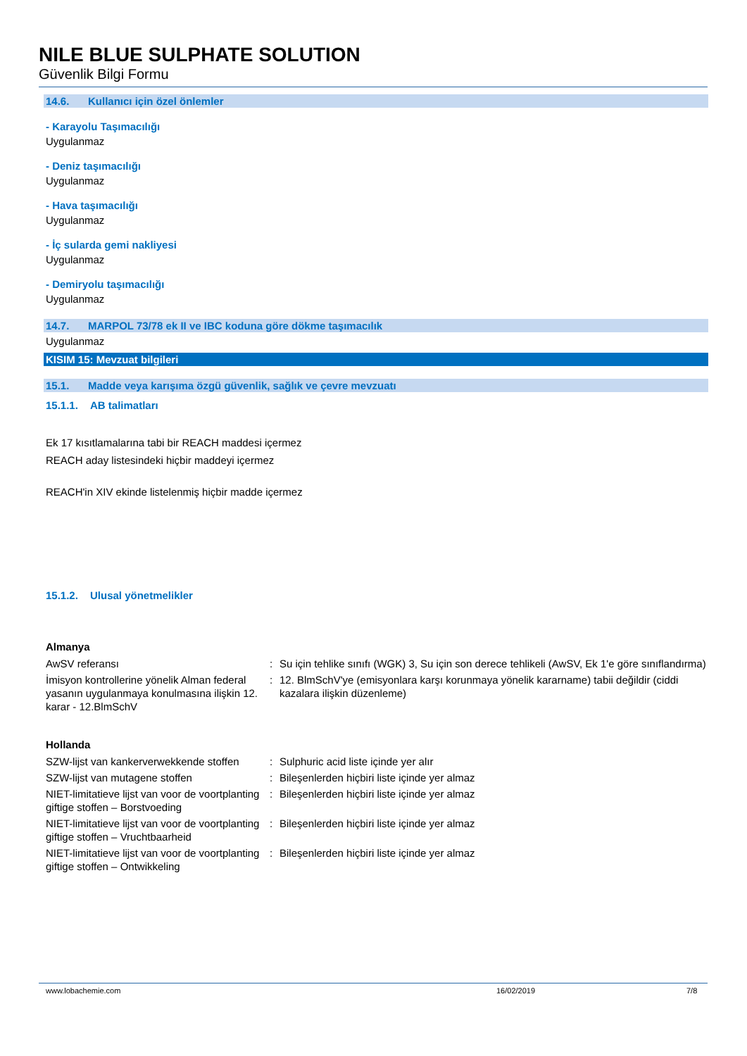NILE BLUE SULPHATE SOLUTION
Güvenlik Bilgi Formu
14.6. Kullanıcı için özel önlemler
- Karayolu Taşımacılığı
Uygulanmaz
- Deniz taşımacılığı
Uygulanmaz
- Hava taşımacılığı
Uygulanmaz
- İç sularda gemi nakliyesi
Uygulanmaz
- Demiryolu taşımacılığı
Uygulanmaz
14.7. MARPOL 73/78 ek II ve IBC koduna göre dökme taşımacılık
Uygulanmaz
KISIM 15: Mevzuat bilgileri
15.1. Madde veya karışıma özgü güvenlik, sağlık ve çevre mevzuatı
15.1.1. AB talimatları
Ek 17 kısıtlamalarına tabi bir REACH maddesi içermez
REACH aday listesindeki hiçbir maddeyi içermez
REACH'in XIV ekinde listelenmiş hiçbir madde içermez
15.1.2. Ulusal yönetmelikler
Almanya
| AwSV referansı | : | Su için tehlike sınıfı (WGK) 3, Su için son derece tehlikeli (AwSV, Ek 1'e göre sınıflandırma) |
| İmisyon kontrollerine yönelik Alman federal yasanın uygulanmaya konulmasına ilişkin 12. karar - 12.BlmSchV | : | 12. BlmSchV'ye (emisyonlara karşı korunmaya yönelik kararname) tabii değildir (ciddi kazalara ilişkin düzenleme) |
Hollanda
| SZW-lijst van kankerverwekkende stoffen | : | Sulphuric acid liste içinde yer alır |
| SZW-lijst van mutagene stoffen | : | Bileşenlerden hiçbiri liste içinde yer almaz |
| NIET-limitatieve lijst van voor de voortplanting giftige stoffen – Borstvoeding | : | Bileşenlerden hiçbiri liste içinde yer almaz |
| NIET-limitatieve lijst van voor de voortplanting giftige stoffen – Vruchtbaarheid | : | Bileşenlerden hiçbiri liste içinde yer almaz |
| NIET-limitatieve lijst van voor de voortplanting giftige stoffen – Ontwikkeling | : | Bileşenlerden hiçbiri liste içinde yer almaz |
www.lobachemie.com 16/02/2019 7/8